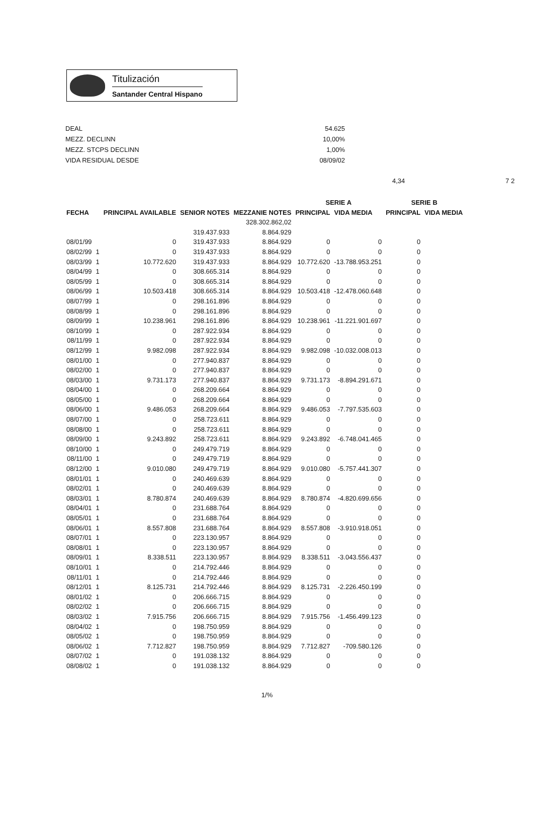Titulización
Santander Central Hispano
| DEAL | 54.625 |
| MEZZ. DECLINN | 10,00% |
| MEZZ. STCPS DECLINN | 1,00% |
| VIDA RESIDUAL DESDE | 08/09/02 |
4,34 7 2
| | | | | | SERIE A | | SERIE B | |
| --- | --- | --- | --- | --- | --- | --- | --- | --- |
| FECHA | | PRINCIPAL AVAILABLE | SENIOR NOTES | MEZZANIE NOTES | PRINCIPAL | VIDA MEDIA | PRINCIPAL | VIDA MEDIA |
| | | | | 328.302.862,02 | | | | |
| | | | 319.437.933 | 8.864.929 | | | | |
| 08/01/99 | | 0 | 319.437.933 | 8.864.929 | 0 | 0 | 0 | |
| 08/02/99 | 1 | 0 | 319.437.933 | 8.864.929 | 0 | 0 | 0 | |
| 08/03/99 | 1 | 10.772.620 | 319.437.933 | 8.864.929 | 10.772.620 | -13.788.953.251 | 0 | |
| 08/04/99 | 1 | 0 | 308.665.314 | 8.864.929 | 0 | 0 | 0 | |
| 08/05/99 | 1 | 0 | 308.665.314 | 8.864.929 | 0 | 0 | 0 | |
| 08/06/99 | 1 | 10.503.418 | 308.665.314 | 8.864.929 | 10.503.418 | -12.478.060.648 | 0 | |
| 08/07/99 | 1 | 0 | 298.161.896 | 8.864.929 | 0 | 0 | 0 | |
| 08/08/99 | 1 | 0 | 298.161.896 | 8.864.929 | 0 | 0 | 0 | |
| 08/09/99 | 1 | 10.238.961 | 298.161.896 | 8.864.929 | 10.238.961 | -11.221.901.697 | 0 | |
| 08/10/99 | 1 | 0 | 287.922.934 | 8.864.929 | 0 | 0 | 0 | |
| 08/11/99 | 1 | 0 | 287.922.934 | 8.864.929 | 0 | 0 | 0 | |
| 08/12/99 | 1 | 9.982.098 | 287.922.934 | 8.864.929 | 9.982.098 | -10.032.008.013 | 0 | |
| 08/01/00 | 1 | 0 | 277.940.837 | 8.864.929 | 0 | 0 | 0 | |
| 08/02/00 | 1 | 0 | 277.940.837 | 8.864.929 | 0 | 0 | 0 | |
| 08/03/00 | 1 | 9.731.173 | 277.940.837 | 8.864.929 | 9.731.173 | -8.894.291.671 | 0 | |
| 08/04/00 | 1 | 0 | 268.209.664 | 8.864.929 | 0 | 0 | 0 | |
| 08/05/00 | 1 | 0 | 268.209.664 | 8.864.929 | 0 | 0 | 0 | |
| 08/06/00 | 1 | 9.486.053 | 268.209.664 | 8.864.929 | 9.486.053 | -7.797.535.603 | 0 | |
| 08/07/00 | 1 | 0 | 258.723.611 | 8.864.929 | 0 | 0 | 0 | |
| 08/08/00 | 1 | 0 | 258.723.611 | 8.864.929 | 0 | 0 | 0 | |
| 08/09/00 | 1 | 9.243.892 | 258.723.611 | 8.864.929 | 9.243.892 | -6.748.041.465 | 0 | |
| 08/10/00 | 1 | 0 | 249.479.719 | 8.864.929 | 0 | 0 | 0 | |
| 08/11/00 | 1 | 0 | 249.479.719 | 8.864.929 | 0 | 0 | 0 | |
| 08/12/00 | 1 | 9.010.080 | 249.479.719 | 8.864.929 | 9.010.080 | -5.757.441.307 | 0 | |
| 08/01/01 | 1 | 0 | 240.469.639 | 8.864.929 | 0 | 0 | 0 | |
| 08/02/01 | 1 | 0 | 240.469.639 | 8.864.929 | 0 | 0 | 0 | |
| 08/03/01 | 1 | 8.780.874 | 240.469.639 | 8.864.929 | 8.780.874 | -4.820.699.656 | 0 | |
| 08/04/01 | 1 | 0 | 231.688.764 | 8.864.929 | 0 | 0 | 0 | |
| 08/05/01 | 1 | 0 | 231.688.764 | 8.864.929 | 0 | 0 | 0 | |
| 08/06/01 | 1 | 8.557.808 | 231.688.764 | 8.864.929 | 8.557.808 | -3.910.918.051 | 0 | |
| 08/07/01 | 1 | 0 | 223.130.957 | 8.864.929 | 0 | 0 | 0 | |
| 08/08/01 | 1 | 0 | 223.130.957 | 8.864.929 | 0 | 0 | 0 | |
| 08/09/01 | 1 | 8.338.511 | 223.130.957 | 8.864.929 | 8.338.511 | -3.043.556.437 | 0 | |
| 08/10/01 | 1 | 0 | 214.792.446 | 8.864.929 | 0 | 0 | 0 | |
| 08/11/01 | 1 | 0 | 214.792.446 | 8.864.929 | 0 | 0 | 0 | |
| 08/12/01 | 1 | 8.125.731 | 214.792.446 | 8.864.929 | 8.125.731 | -2.226.450.199 | 0 | |
| 08/01/02 | 1 | 0 | 206.666.715 | 8.864.929 | 0 | 0 | 0 | |
| 08/02/02 | 1 | 0 | 206.666.715 | 8.864.929 | 0 | 0 | 0 | |
| 08/03/02 | 1 | 7.915.756 | 206.666.715 | 8.864.929 | 7.915.756 | -1.456.499.123 | 0 | |
| 08/04/02 | 1 | 0 | 198.750.959 | 8.864.929 | 0 | 0 | 0 | |
| 08/05/02 | 1 | 0 | 198.750.959 | 8.864.929 | 0 | 0 | 0 | |
| 08/06/02 | 1 | 7.712.827 | 198.750.959 | 8.864.929 | 7.712.827 | -709.580.126 | 0 | |
| 08/07/02 | 1 | 0 | 191.038.132 | 8.864.929 | 0 | 0 | 0 | |
| 08/08/02 | 1 | 0 | 191.038.132 | 8.864.929 | 0 | 0 | 0 | |
1/%